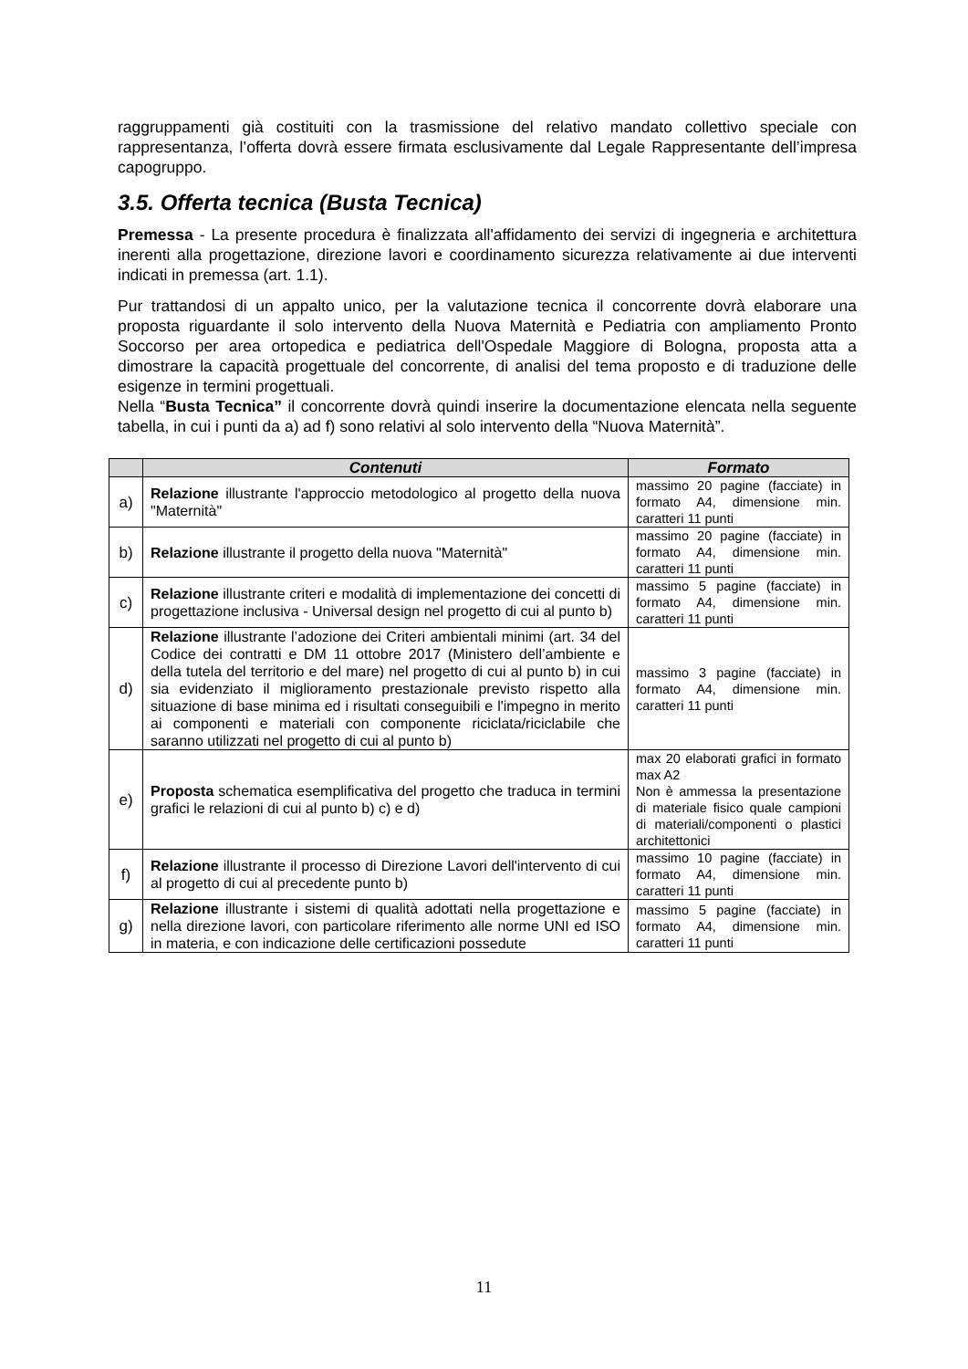raggruppamenti già costituiti con la trasmissione del relativo mandato collettivo speciale con rappresentanza, l’offerta dovrà essere firmata esclusivamente dal Legale Rappresentante dell’impresa capogruppo.
3.5. Offerta tecnica (Busta Tecnica)
Premessa - La presente procedura è finalizzata all'affidamento dei servizi di ingegneria e architettura inerenti alla progettazione, direzione lavori e coordinamento sicurezza relativamente ai due interventi indicati in premessa (art. 1.1).
Pur trattandosi di un appalto unico, per la valutazione tecnica il concorrente dovrà elaborare una proposta riguardante il solo intervento della Nuova Maternità e Pediatria con ampliamento Pronto Soccorso per area ortopedica e pediatrica dell'Ospedale Maggiore di Bologna, proposta atta a dimostrare la capacità progettuale del concorrente, di analisi del tema proposto e di traduzione delle esigenze in termini progettuali.
Nella “Busta Tecnica” il concorrente dovrà quindi inserire la documentazione elencata nella seguente tabella, in cui i punti da a) ad f) sono relativi al solo intervento della “Nuova Maternità”.
| | Contenuti | Formato |
| --- | --- | --- |
| a) | Relazione illustrante l'approccio metodologico al progetto della nuova "Maternità" | massimo 20 pagine (facciate) in formato A4, dimensione min. caratteri 11 punti |
| b) | Relazione illustrante il progetto della nuova "Maternità" | massimo 20 pagine (facciate) in formato A4, dimensione min. caratteri 11 punti |
| c) | Relazione illustrante criteri e modalità di implementazione dei concetti di progettazione inclusiva - Universal design nel progetto di cui al punto b) | massimo 5 pagine (facciate) in formato A4, dimensione min. caratteri 11 punti |
| d) | Relazione illustrante l’adozione dei Criteri ambientali minimi (art. 34 del Codice dei contratti e DM 11 ottobre 2017 (Ministero dell’ambiente e della tutela del territorio e del mare) nel progetto di cui al punto b) in cui sia evidenziato il miglioramento prestazionale previsto rispetto alla situazione di base minima ed i risultati conseguibili e l'impegno in merito ai componenti e materiali con componente riciclata/riciclabile che saranno utilizzati nel progetto di cui al punto b) | massimo 3 pagine (facciate) in formato A4, dimensione min. caratteri 11 punti |
| e) | Proposta schematica esemplificativa del progetto che traduca in termini grafici le relazioni di cui al punto b) c) e d) | max 20 elaborati grafici in formato max A2 Non è ammessa la presentazione di materiale fisico quale campioni di materiali/componenti o plastici architettonici |
| f) | Relazione illustrante il processo di Direzione Lavori dell'intervento di cui al progetto di cui al precedente punto b) | massimo 10 pagine (facciate) in formato A4, dimensione min. caratteri 11 punti |
| g) | Relazione illustrante i sistemi di qualità adottati nella progettazione e nella direzione lavori, con particolare riferimento alle norme UNI ed ISO in materia, e con indicazione delle certificazioni possedute | massimo 5 pagine (facciate) in formato A4, dimensione min. caratteri 11 punti |
11